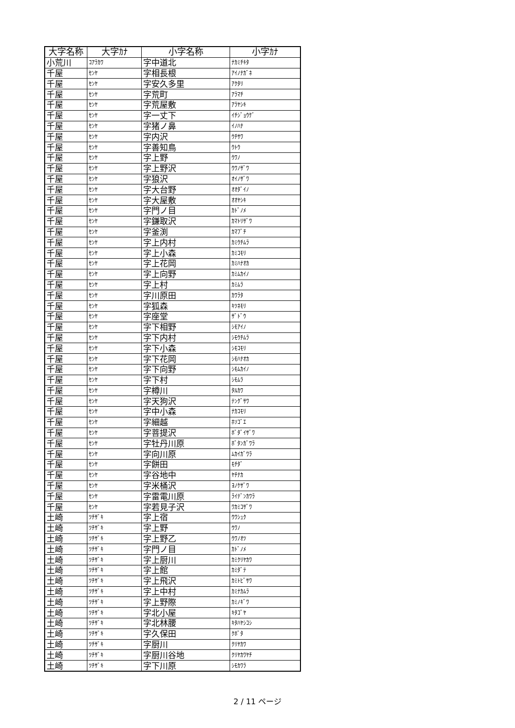| 大字名称 | 大字ｶﾅ | 小字名称 | 小字ｶﾅ |
| --- | --- | --- | --- |
| 小荒川 | ｺｱﾗｶﾜ | 字中道北 | ﾅｶﾐﾁｷﾀ |
| 千屋 | ｾﾝﾔ | 字相長根 | ｱｲﾉﾅｶﾞﾈ |
| 千屋 | ｾﾝﾔ | 字安久多里 | ｱｸﾀﾘ |
| 千屋 | ｾﾝﾔ | 字荒町 | ｱﾗﾏﾁ |
| 千屋 | ｾﾝﾔ | 字荒屋敷 | ｱﾗﾔｼｷ |
| 千屋 | ｾﾝﾔ | 字一丈下 | ｲﾁｼﾞｮｳｹﾞ |
| 千屋 | ｾﾝﾔ | 字猪ノ鼻 | ｲﾉﾊﾅ |
| 千屋 | ｾﾝﾔ | 字内沢 | ｳﾁｻﾜ |
| 千屋 | ｾﾝﾔ | 字善知鳥 | ｳﾄｳ |
| 千屋 | ｾﾝﾔ | 字上野 | ｳﾜﾉ |
| 千屋 | ｾﾝﾔ | 字上野沢 | ｳﾜﾉｻﾞﾜ |
| 千屋 | ｾﾝﾔ | 字狼沢 | ｵｲﾉｻﾞﾜ |
| 千屋 | ｾﾝﾔ | 字大台野 | ｵｵﾀﾞｲﾉ |
| 千屋 | ｾﾝﾔ | 字大屋敷 | ｵｵﾔｼｷ |
| 千屋 | ｾﾝﾔ | 字門ノ目 | ｶﾄﾞﾉﾒ |
| 千屋 | ｾﾝﾔ | 字鎌取沢 | ｶﾏﾄﾘｻﾞﾜ |
| 千屋 | ｾﾝﾔ | 字釜渕 | ｶﾏﾌﾞﾁ |
| 千屋 | ｾﾝﾔ | 字上内村 | ｶﾐｳﾁﾑﾗ |
| 千屋 | ｾﾝﾔ | 字上小森 | ｶﾐｺﾓﾘ |
| 千屋 | ｾﾝﾔ | 字上花岡 | ｶﾐﾊﾅｵｶ |
| 千屋 | ｾﾝﾔ | 字上向野 | ｶﾐﾑｶｲﾉ |
| 千屋 | ｾﾝﾔ | 字上村 | ｶﾐﾑﾗ |
| 千屋 | ｾﾝﾔ | 字川原田 | ｶﾜﾗﾀ |
| 千屋 | ｾﾝﾔ | 字狐森 | ｷﾂﾈﾓﾘ |
| 千屋 | ｾﾝﾔ | 字座堂 | ｻﾞﾄﾞｳ |
| 千屋 | ｾﾝﾔ | 字下相野 | ｼﾓｱｲﾉ |
| 千屋 | ｾﾝﾔ | 字下内村 | ｼﾓｳﾁﾑﾗ |
| 千屋 | ｾﾝﾔ | 字下小森 | ｼﾓｺﾓﾘ |
| 千屋 | ｾﾝﾔ | 字下花岡 | ｼﾓﾊﾅｵｶ |
| 千屋 | ｾﾝﾔ | 字下向野 | ｼﾓﾑｶｲﾉ |
| 千屋 | ｾﾝﾔ | 字下村 | ｼﾓﾑﾗ |
| 千屋 | ｾﾝﾔ | 字樽川 | ﾀﾙｶﾜ |
| 千屋 | ｾﾝﾔ | 字天狗沢 | ﾃﾝｸﾞｻﾜ |
| 千屋 | ｾﾝﾔ | 字中小森 | ﾅｶｺﾓﾘ |
| 千屋 | ｾﾝﾔ | 字細越 | ﾎｿｺﾞｴ |
| 千屋 | ｾﾝﾔ | 字菩提沢 | ﾎﾞﾀﾞｲｻﾞﾜ |
| 千屋 | ｾﾝﾔ | 字牡丹川原 | ﾎﾞﾀﾝｶﾞﾜﾗ |
| 千屋 | ｾﾝﾔ | 字向川原 | ﾑｶｲｶﾞﾜﾗ |
| 千屋 | ｾﾝﾔ | 字餅田 | ﾓﾁﾀﾞ |
| 千屋 | ｾﾝﾔ | 字谷地中 | ﾔﾁﾅｶ |
| 千屋 | ｾﾝﾔ | 字米桶沢 | ﾖﾉｹｻﾞﾜ |
| 千屋 | ｾﾝﾔ | 字雷電川原 | ﾗｲﾃﾞﾝｶﾜﾗ |
| 千屋 | ｾﾝﾔ | 字若見子沢 | ﾜｶﾐｺｻﾞﾜ |
| 土崎 | ﾂﾁｻﾞｷ | 字上宿 | ｳﾜｼｭｸ |
| 土崎 | ﾂﾁｻﾞｷ | 字上野 | ｳﾜﾉ |
| 土崎 | ﾂﾁｻﾞｷ | 字上野乙 | ｳﾜﾉｵﾂ |
| 土崎 | ﾂﾁｻﾞｷ | 字門ノ目 | ｶﾄﾞﾉﾒ |
| 土崎 | ﾂﾁｻﾞｷ | 字上厨川 | ｶﾐｸﾘﾔｶﾜ |
| 土崎 | ﾂﾁｻﾞｷ | 字上館 | ｶﾐﾀﾞﾃ |
| 土崎 | ﾂﾁｻﾞｷ | 字上飛沢 | ｶﾐﾄﾋﾞｻﾜ |
| 土崎 | ﾂﾁｻﾞｷ | 字上中村 | ｶﾐﾅｶﾑﾗ |
| 土崎 | ﾂﾁｻﾞｷ | 字上野際 | ｶﾐﾉｷﾞﾜ |
| 土崎 | ﾂﾁｻﾞｷ | 字北小屋 | ｷﾀｺﾞﾔ |
| 土崎 | ﾂﾁｻﾞｷ | 字北林腰 | ｷﾀﾊﾔｼｺｼ |
| 土崎 | ﾂﾁｻﾞｷ | 字久保田 | ｸﾎﾞﾀ |
| 土崎 | ﾂﾁｻﾞｷ | 字厨川 | ｸﾘﾔｶﾜ |
| 土崎 | ﾂﾁｻﾞｷ | 字厨川谷地 | ｸﾘﾔｶﾜﾔﾁ |
| 土崎 | ﾂﾁｻﾞｷ | 字下川原 | ｼﾓｶﾜﾗ |
2 / 11 ページ